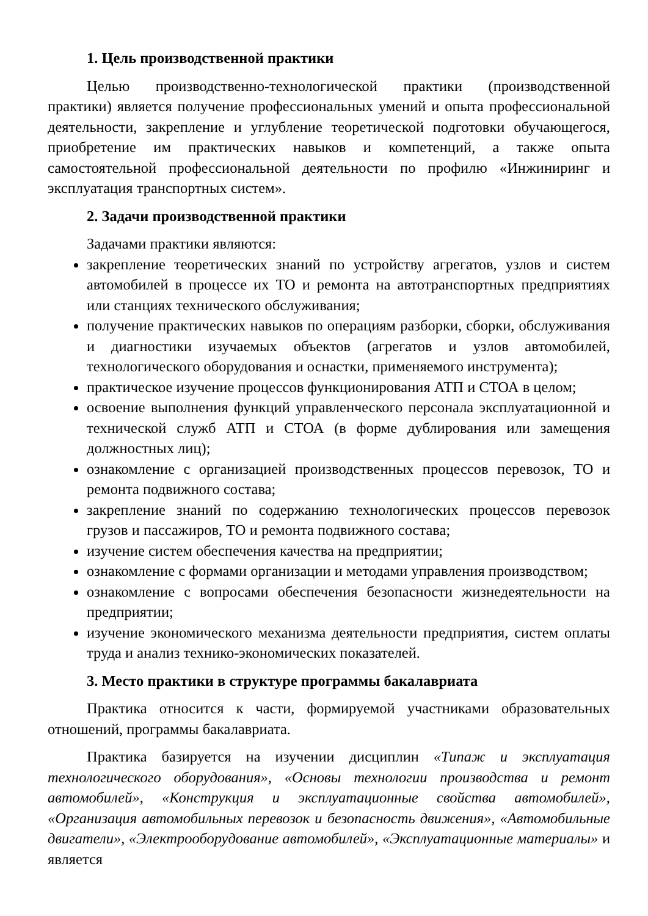1. Цель производственной практики
Целью производственно-технологической практики (производственной практики) является получение профессиональных умений и опыта профессиональной деятельности, закрепление и углубление теоретической подготовки обучающегося, приобретение им практических навыков и компетенций, а также опыта самостоятельной профессиональной деятельности по профилю «Инжиниринг и эксплуатация транспортных систем».
2. Задачи производственной практики
Задачами практики являются:
закрепление теоретических знаний по устройству агрегатов, узлов и систем автомобилей в процессе их ТО и ремонта на автотранспортных предприятиях или станциях технического обслуживания;
получение практических навыков по операциям разборки, сборки, обслуживания и диагностики изучаемых объектов (агрегатов и узлов автомобилей, технологического оборудования и оснастки, применяемого инструмента);
практическое изучение процессов функционирования АТП и СТОА в целом;
освоение выполнения функций управленческого персонала эксплуатационной и технической служб АТП и СТОА (в форме дублирования или замещения должностных лиц);
ознакомление с организацией производственных процессов перевозок, ТО и ремонта подвижного состава;
закрепление знаний по содержанию технологических процессов перевозок грузов и пассажиров, ТО и ремонта подвижного состава;
изучение систем обеспечения качества на предприятии;
ознакомление с формами организации и методами управления производством;
ознакомление с вопросами обеспечения безопасности жизнедеятельности на предприятии;
изучение экономического механизма деятельности предприятия, систем оплаты труда и анализ технико-экономических показателей.
3. Место практики в структуре программы бакалавриата
Практика относится к части, формируемой участниками образовательных отношений, программы бакалавриата.
Практика базируется на изучении дисциплин «Типаж и эксплуатация технологического оборудования», «Основы технологии производства и ремонт автомобилей», «Конструкция и эксплуатационные свойства автомобилей», «Организация автомобильных перевозок и безопасность движения», «Автомобильные двигатели», «Электрооборудование автомобилей», «Эксплуатационные материалы» и является